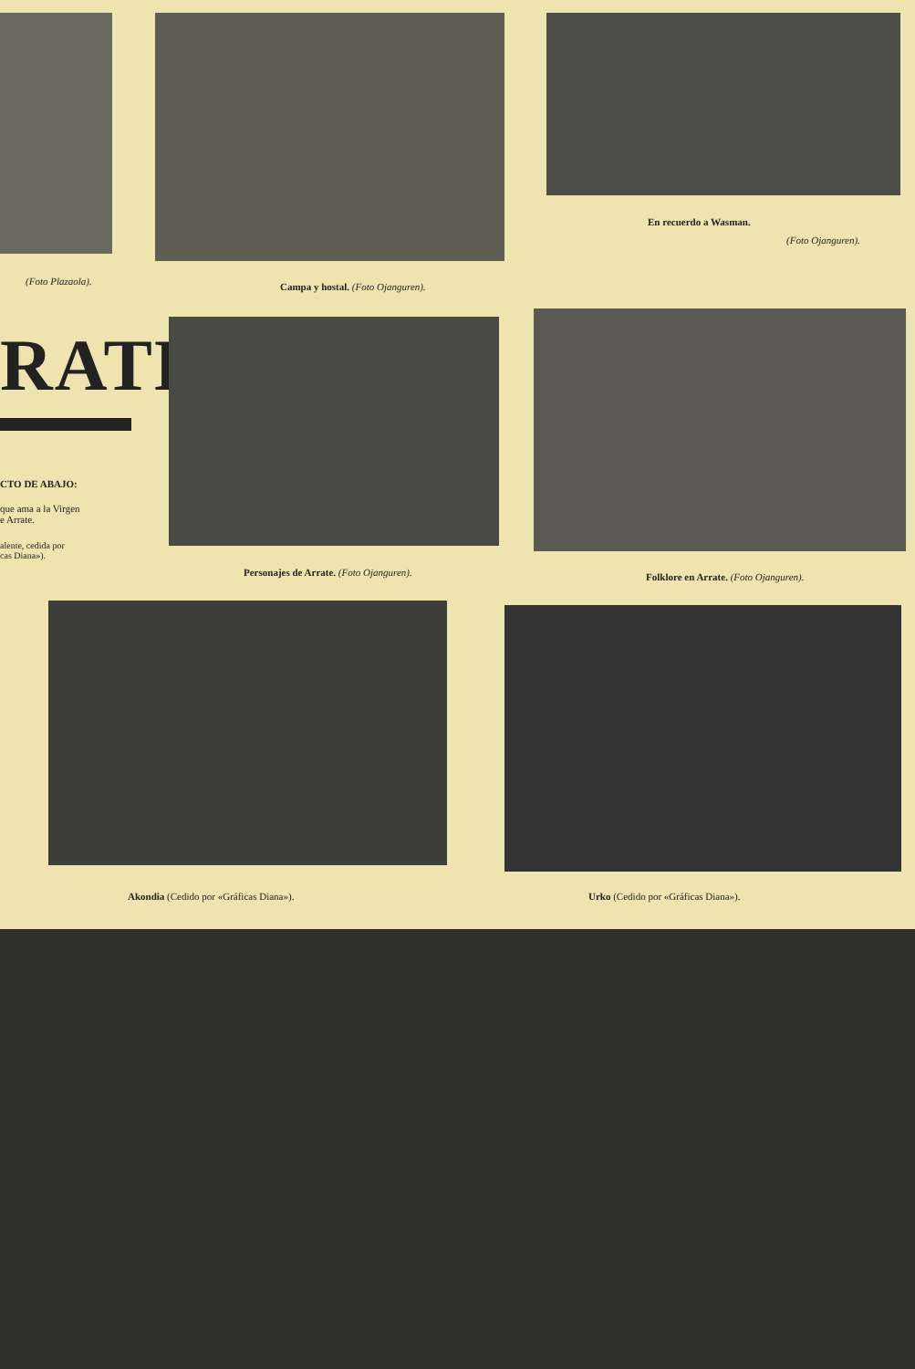En recuerdo a Wasman.
(Foto Ojanguren).
(Foto Plazaola).
Campa y hostal. (Foto Ojanguren).
RATE
CTO DE ABAJO:
que ama a la Virgen
e Arrate.
alente, cedida por
cas Diana»).
Personajes de Arrate. (Foto Ojanguren).
Folklore en Arrate. (Foto Ojanguren).
Akondia (Cedido por «Gráficas Diana»).
Urko (Cedido por «Gráficas Diana»).